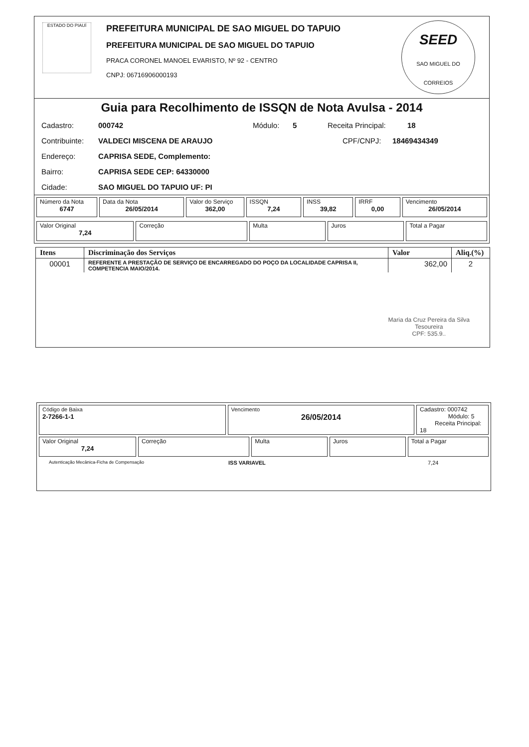ESTADO DO PIAUÍ
PREFEITURA MUNICIPAL DE SAO MIGUEL DO TAPUIO
PREFEITURA MUNICIPAL DE SAO MIGUEL DO TAPUIO
PRACA CORONEL MANOEL EVARISTO, Nº 92 - CENTRO
CNPJ: 06716906000193
SEED
SAO MIGUEL DO
CORREIOS
Guia para Recolhimento de ISSQN de Nota Avulsa - 2014
Cadastro: 000742 Módulo: 5 Receita Principal: 18
Contribuinte: VALDECI MISCENA DE ARAUJO CPF/CNPJ: 18469434349
Endereço: CAPRISA SEDE, Complemento:
Bairro: CAPRISA SEDE CEP: 64330000
Cidade: SAO MIGUEL DO TAPUIO UF: PI
| Número da Nota 6747 | Data da Nota 26/05/2014 | Valor do Serviço 362,00 | ISSQN 7,24 | INSS 39,82 | IRRF 0,00 | Vencimento 26/05/2014 |
| Valor Original 7,24 | Correção | Multa | Juros | Total a Pagar |
| Itens | Discriminação dos Serviços | Valor | Aliq.(%) |
| --- | --- | --- | --- |
| 00001 | REFERENTE A PRESTAÇÃO DE SERVIÇO DE ENCARREGADO DO POÇO DA LOCALIDADE CAPRISA II, COMPETENCIA MAIO/2014. | 362,00 | 2 |
Maria da Cruz Pereira da Silva
Tesoureira
CPF: 535.9..
| Código de Baixa 2-7266-1-1 | Vencimento 26/05/2014 | Cadastro: 000742 Módulo: 5 Receita Principal: 18 |
| Valor Original 7,24 | Correção | Multa | Juros | Total a Pagar |
Autenticação Mecânica-Ficha de Compensação ISS VARIAVEL 7,24